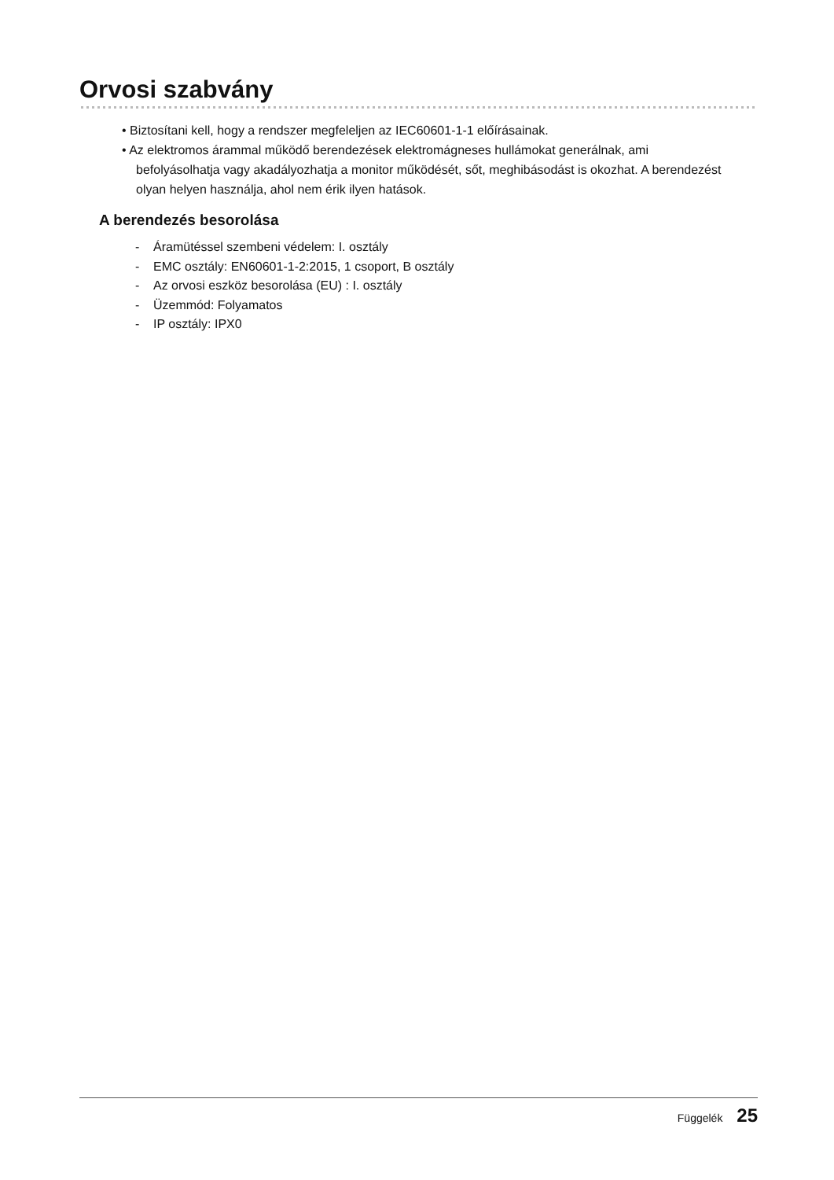Orvosi szabvány
• Biztosítani kell, hogy a rendszer megfeleljen az IEC60601-1-1 előírásainak.
• Az elektromos árammal működő berendezések elektromágneses hullámokat generálnak, ami befolyásolhatja vagy akadályozhatja a monitor működését, sőt, meghibásodást is okozhat. A berendezést olyan helyen használja, ahol nem érik ilyen hatások.
A berendezés besorolása
- Áramütéssel szembeni védelem: I. osztály
- EMC osztály: EN60601-1-2:2015, 1 csoport, B osztály
- Az orvosi eszköz besorolása (EU) : I. osztály
- Üzemmód: Folyamatos
- IP osztály: IPX0
Függelék 25